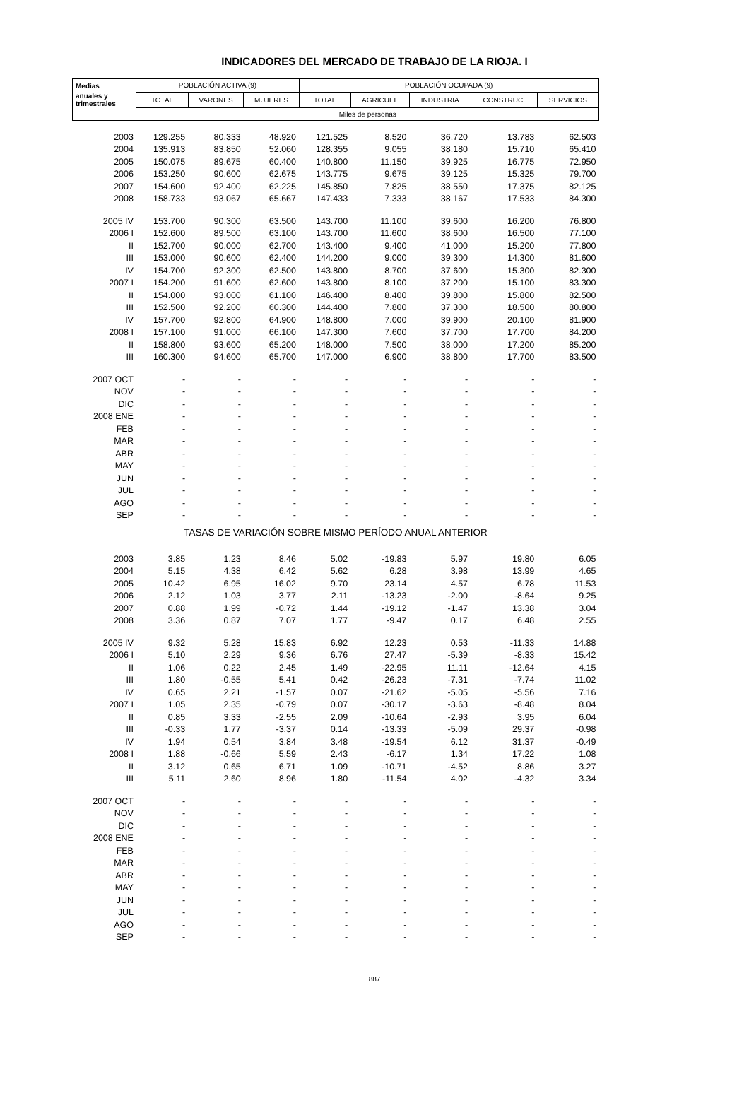INDICADORES DEL MERCADO DE TRABAJO DE LA RIOJA. I
| Medias | POBLACIÓN ACTIVA (9) | | | POBLACIÓN OCUPADA (9) | | | | |
| --- | --- | --- | --- | --- | --- | --- | --- | --- |
| anuales y trimestrales | TOTAL | VARONES | MUJERES | TOTAL | AGRICULT. | INDUSTRIA | CONSTRUC. | SERVICIOS |
| | Miles de personas | | | | | | | |
| 2003 | 129.255 | 80.333 | 48.920 | 121.525 | 8.520 | 36.720 | 13.783 | 62.503 |
| 2004 | 135.913 | 83.850 | 52.060 | 128.355 | 9.055 | 38.180 | 15.710 | 65.410 |
| 2005 | 150.075 | 89.675 | 60.400 | 140.800 | 11.150 | 39.925 | 16.775 | 72.950 |
| 2006 | 153.250 | 90.600 | 62.675 | 143.775 | 9.675 | 39.125 | 15.325 | 79.700 |
| 2007 | 154.600 | 92.400 | 62.225 | 145.850 | 7.825 | 38.550 | 17.375 | 82.125 |
| 2008 | 158.733 | 93.067 | 65.667 | 147.433 | 7.333 | 38.167 | 17.533 | 84.300 |
| 2005 IV | 153.700 | 90.300 | 63.500 | 143.700 | 11.100 | 39.600 | 16.200 | 76.800 |
| 2006 I | 152.600 | 89.500 | 63.100 | 143.700 | 11.600 | 38.600 | 16.500 | 77.100 |
| II | 152.700 | 90.000 | 62.700 | 143.400 | 9.400 | 41.000 | 15.200 | 77.800 |
| III | 153.000 | 90.600 | 62.400 | 144.200 | 9.000 | 39.300 | 14.300 | 81.600 |
| IV | 154.700 | 92.300 | 62.500 | 143.800 | 8.700 | 37.600 | 15.300 | 82.300 |
| 2007 I | 154.200 | 91.600 | 62.600 | 143.800 | 8.100 | 37.200 | 15.100 | 83.300 |
| II | 154.000 | 93.000 | 61.100 | 146.400 | 8.400 | 39.800 | 15.800 | 82.500 |
| III | 152.500 | 92.200 | 60.300 | 144.400 | 7.800 | 37.300 | 18.500 | 80.800 |
| IV | 157.700 | 92.800 | 64.900 | 148.800 | 7.000 | 39.900 | 20.100 | 81.900 |
| 2008 I | 157.100 | 91.000 | 66.100 | 147.300 | 7.600 | 37.700 | 17.700 | 84.200 |
| II | 158.800 | 93.600 | 65.200 | 148.000 | 7.500 | 38.000 | 17.200 | 85.200 |
| III | 160.300 | 94.600 | 65.700 | 147.000 | 6.900 | 38.800 | 17.700 | 83.500 |
| 2007 OCT | - | - | - | - | - | - | - | - |
| NOV | - | - | - | - | - | - | - | - |
| DIC | - | - | - | - | - | - | - | - |
| 2008 ENE | - | - | - | - | - | - | - | - |
| FEB | - | - | - | - | - | - | - | - |
| MAR | - | - | - | - | - | - | - | - |
| ABR | - | - | - | - | - | - | - | - |
| MAY | - | - | - | - | - | - | - | - |
| JUN | - | - | - | - | - | - | - | - |
| JUL | - | - | - | - | - | - | - | - |
| AGO | - | - | - | - | - | - | - | - |
| SEP | - | - | - | - | - | - | - | - |
| TASAS DE VARIACIÓN SOBRE MISMO PERÍODO ANUAL ANTERIOR | | | | | | | | |
| 2003 | 3.85 | 1.23 | 8.46 | 5.02 | -19.83 | 5.97 | 19.80 | 6.05 |
| 2004 | 5.15 | 4.38 | 6.42 | 5.62 | 6.28 | 3.98 | 13.99 | 4.65 |
| 2005 | 10.42 | 6.95 | 16.02 | 9.70 | 23.14 | 4.57 | 6.78 | 11.53 |
| 2006 | 2.12 | 1.03 | 3.77 | 2.11 | -13.23 | -2.00 | -8.64 | 9.25 |
| 2007 | 0.88 | 1.99 | -0.72 | 1.44 | -19.12 | -1.47 | 13.38 | 3.04 |
| 2008 | 3.36 | 0.87 | 7.07 | 1.77 | -9.47 | 0.17 | 6.48 | 2.55 |
| 2005 IV | 9.32 | 5.28 | 15.83 | 6.92 | 12.23 | 0.53 | -11.33 | 14.88 |
| 2006 I | 5.10 | 2.29 | 9.36 | 6.76 | 27.47 | -5.39 | -8.33 | 15.42 |
| II | 1.06 | 0.22 | 2.45 | 1.49 | -22.95 | 11.11 | -12.64 | 4.15 |
| III | 1.80 | -0.55 | 5.41 | 0.42 | -26.23 | -7.31 | -7.74 | 11.02 |
| IV | 0.65 | 2.21 | -1.57 | 0.07 | -21.62 | -5.05 | -5.56 | 7.16 |
| 2007 I | 1.05 | 2.35 | -0.79 | 0.07 | -30.17 | -3.63 | -8.48 | 8.04 |
| II | 0.85 | 3.33 | -2.55 | 2.09 | -10.64 | -2.93 | 3.95 | 6.04 |
| III | -0.33 | 1.77 | -3.37 | 0.14 | -13.33 | -5.09 | 29.37 | -0.98 |
| IV | 1.94 | 0.54 | 3.84 | 3.48 | -19.54 | 6.12 | 31.37 | -0.49 |
| 2008 I | 1.88 | -0.66 | 5.59 | 2.43 | -6.17 | 1.34 | 17.22 | 1.08 |
| II | 3.12 | 0.65 | 6.71 | 1.09 | -10.71 | -4.52 | 8.86 | 3.27 |
| III | 5.11 | 2.60 | 8.96 | 1.80 | -11.54 | 4.02 | -4.32 | 3.34 |
| 2007 OCT | - | - | - | - | - | - | - | - |
| NOV | - | - | - | - | - | - | - | - |
| DIC | - | - | - | - | - | - | - | - |
| 2008 ENE | - | - | - | - | - | - | - | - |
| FEB | - | - | - | - | - | - | - | - |
| MAR | - | - | - | - | - | - | - | - |
| ABR | - | - | - | - | - | - | - | - |
| MAY | - | - | - | - | - | - | - | - |
| JUN | - | - | - | - | - | - | - | - |
| JUL | - | - | - | - | - | - | - | - |
| AGO | - | - | - | - | - | - | - | - |
| SEP | - | - | - | - | - | - | - | - |
887